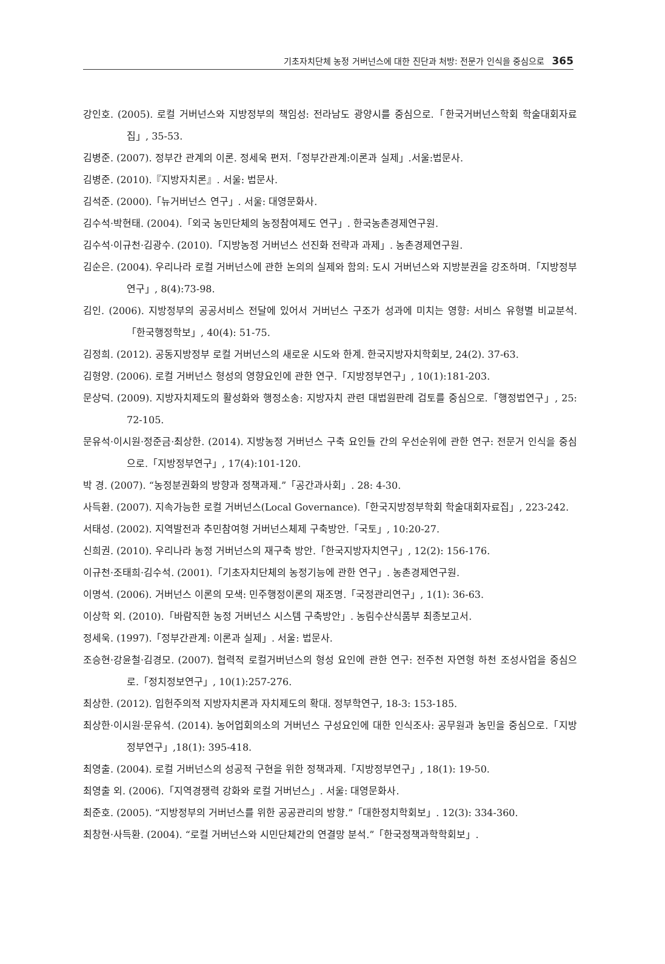기초자치단체 농정 거버넌스에 대한 진단과 처방: 전문가 인식을 중심으로 365
강인호. (2005). 로컬 거버넌스와 지방정부의 책임성: 전라남도 광양시를 중심으로.「한국거버넌스학회 학술대회자료집」, 35-53.
김병준. (2007). 정부간 관계의 이론. 정세욱 편저.「정부간관계:이론과 실제」.서울:법문사.
김병준. (2010).『지방자치론』. 서울: 법문사.
김석준. (2000).「뉴거버넌스 연구」. 서울: 대영문화사.
김수석·박현태. (2004).「외국 농민단체의 농정참여제도 연구」. 한국농촌경제연구원.
김수석·이규천·김광수. (2010).「지방농정 거버넌스 선진화 전략과 과제」. 농촌경제연구원.
김순은. (2004). 우리나라 로컬 거버넌스에 관한 논의의 실제와 함의: 도시 거버넌스와 지방분권을 강조하며.「지방정부연구」, 8(4):73-98.
김인. (2006). 지방정부의 공공서비스 전달에 있어서 거버넌스 구조가 성과에 미치는 영향: 서비스 유형별 비교분석.「한국행정학보」, 40(4): 51-75.
김정희. (2012). 공동지방정부 로컬 거버넌스의 새로운 시도와 한계. 한국지방자치학회보, 24(2). 37-63.
김형양. (2006). 로컬 거버넌스 형성의 영향요인에 관한 연구.「지방정부연구」, 10(1):181-203.
문상덕. (2009). 지방자치제도의 활성화와 행정소송: 지방자치 관련 대법원판례 검토를 중심으로.「행정법연구」, 25: 72-105.
문유석·이시원·정준금·최상한. (2014). 지방농정 거버넌스 구축 요인들 간의 우선순위에 관한 연구: 전문거 인식을 중심으로.「지방정부연구」, 17(4):101-120.
박 경. (2007). “농정분권화의 방향과 정책과제.”「공간과사회」. 28: 4-30.
사득환. (2007). 지속가능한 로컬 거버넌스(Local Governance).「한국지방정부학회 학술대회자료집」, 223-242.
서태성. (2002). 지역발전과 추민참여형 거버넌스체제 구축방안.「국토」, 10:20-27.
신희권. (2010). 우리나라 농정 거버넌스의 재구축 방안.「한국지방자치연구」, 12(2): 156-176.
이규천·조태희·김수석. (2001).「기초자치단체의 농정기능에 관한 연구」. 농촌경제연구원.
이명석. (2006). 거버넌스 이론의 모색: 민주행정이론의 재조명.「국정관리연구」, 1(1): 36-63.
이상학 외. (2010).「바람직한 농정 거버넌스 시스템 구축방안」. 농림수산식품부 최종보고서.
정세욱. (1997).「정부간관계: 이론과 실제」. 서울: 법문사.
조승현·강윤철·김경모. (2007). 협력적 로컬거버넌스의 형성 요인에 관한 연구: 전주천 자연형 하천 조성사업을 중심으로.「정치정보연구」, 10(1):257-276.
최상한. (2012). 입헌주의적 지방자치론과 자치제도의 확대. 정부학연구, 18-3: 153-185.
최상한·이시원·문유석. (2014). 농어업회의소의 거버넌스 구성요인에 대한 인식조사: 공무원과 농민을 중심으로.「지방정부연구」,18(1): 395-418.
최영출. (2004). 로컬 거버넌스의 성공적 구현을 위한 정책과제.「지방정부연구」, 18(1): 19-50.
최영출 외. (2006).「지역경쟁력 강화와 로컬 거버넌스」. 서울: 대영문화사.
최준호. (2005). “지방정부의 거버넌스를 위한 공공관리의 방향.”「대한정치학회보」. 12(3): 334-360.
최창현·사득환. (2004). “로컬 거버넌스와 시민단체간의 연결망 분석.”「한국정책과학학회보」.